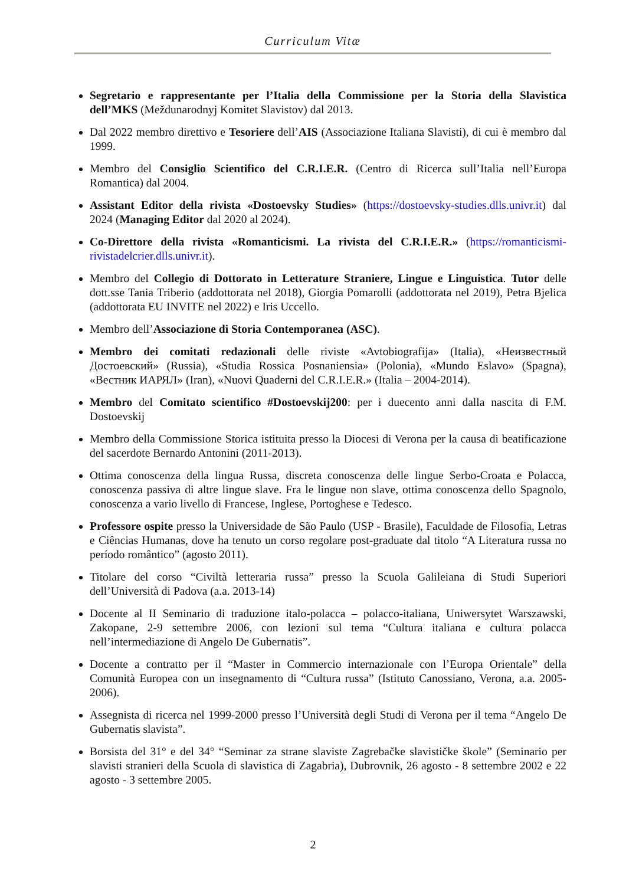Curriculum Vitæ
Segretario e rappresentante per l’Italia della Commissione per la Storia della Slavistica dell’MKS (Meždunarodnyj Komitet Slavistov) dal 2013.
Dal 2022 membro direttivo e Tesoriere dell’AIS (Associazione Italiana Slavisti), di cui è membro dal 1999.
Membro del Consiglio Scientifico del C.R.I.E.R. (Centro di Ricerca sull’Italia nell’Europa Romantica) dal 2004.
Assistant Editor della rivista «Dostoevsky Studies» (https://dostoevsky-studies.dlls.univr.it) dal 2024 (Managing Editor dal 2020 al 2024).
Co-Direttore della rivista «Romanticismi. La rivista del C.R.I.E.R.» (https://romanticismi-rivistadelcrier.dlls.univr.it).
Membro del Collegio di Dottorato in Letterature Straniere, Lingue e Linguistica. Tutor delle dott.sse Tania Triberio (addottorata nel 2018), Giorgia Pomarolli (addottorata nel 2019), Petra Bjelica (addottorata EU INVITE nel 2022) e Iris Uccello.
Membro dell’Associazione di Storia Contemporanea (ASC).
Membro dei comitati redazionali delle riviste «Avtobiografija» (Italia), «Неизвестный Достоевский» (Russia), «Studia Rossica Posnaniensia» (Polonia), «Mundo Eslavo» (Spagna), «Вестник ИАРЯЛ» (Iran), «Nuovi Quaderni del C.R.I.E.R.» (Italia – 2004-2014).
Membro del Comitato scientifico #Dostoevskij200: per i duecento anni dalla nascita di F.M. Dostoevskij
Membro della Commissione Storica istituita presso la Diocesi di Verona per la causa di beatificazione del sacerdote Bernardo Antonini (2011-2013).
Ottima conoscenza della lingua Russa, discreta conoscenza delle lingue Serbo-Croata e Polacca, conoscenza passiva di altre lingue slave. Fra le lingue non slave, ottima conoscenza dello Spagnolo, conoscenza a vario livello di Francese, Inglese, Portoghese e Tedesco.
Professore ospite presso la Universidade de São Paulo (USP - Brasile), Faculdade de Filosofia, Letras e Ciências Humanas, dove ha tenuto un corso regolare post-graduate dal titolo “A Literatura russa no período romântico” (agosto 2011).
Titolare del corso “Civiltà letteraria russa” presso la Scuola Galileiana di Studi Superiori dell’Università di Padova (a.a. 2013-14)
Docente al II Seminario di traduzione italo-polacca – polacco-italiana, Uniwersytet Warszawski, Zakopane, 2-9 settembre 2006, con lezioni sul tema “Cultura italiana e cultura polacca nell’intermediazione di Angelo De Gubernatis”.
Docente a contratto per il “Master in Commercio internazionale con l’Europa Orientale” della Comunità Europea con un insegnamento di “Cultura russa” (Istituto Canossiano, Verona, a.a. 2005-2006).
Assegnista di ricerca nel 1999-2000 presso l’Università degli Studi di Verona per il tema “Angelo De Gubernatis slavista”.
Borsista del 31° e del 34° “Seminar za strane slaviste Zagrebačke slavističke škole” (Seminario per slavisti stranieri della Scuola di slavistica di Zagabria), Dubrovnik, 26 agosto - 8 settembre 2002 e 22 agosto - 3 settembre 2005.
2